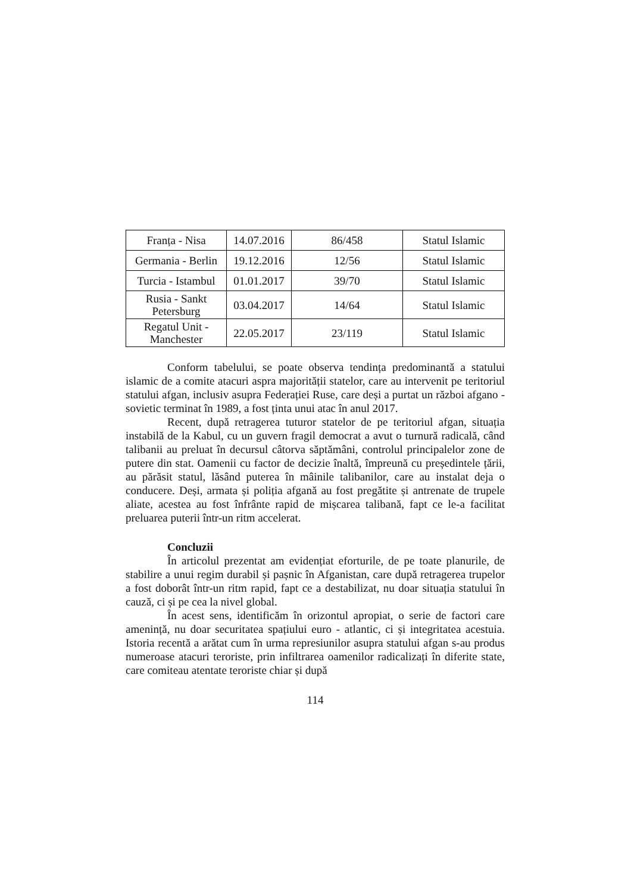| Franța - Nisa | 14.07.2016 | 86/458 | Statul Islamic |
| Germania - Berlin | 19.12.2016 | 12/56 | Statul Islamic |
| Turcia - Istambul | 01.01.2017 | 39/70 | Statul Islamic |
| Rusia - Sankt Petersburg | 03.04.2017 | 14/64 | Statul Islamic |
| Regatul Unit - Manchester | 22.05.2017 | 23/119 | Statul Islamic |
Conform tabelului, se poate observa tendința predominantă a statului islamic de a comite atacuri aspra majorității statelor, care au intervenit pe teritoriul statului afgan, inclusiv asupra Federației Ruse, care deși a purtat un război afgano - sovietic terminat în 1989, a fost ținta unui atac în anul 2017.
Recent, după retragerea tuturor statelor de pe teritoriul afgan, situația instabilă de la Kabul, cu un guvern fragil democrat a avut o turnură radicală, când talibanii au preluat în decursul câtorva săptămâni, controlul principalelor zone de putere din stat. Oamenii cu factor de decizie înaltă, împreună cu președintele țării, au părăsit statul, lăsând puterea în mâinile talibanilor, care au instalat deja o conducere. Deși, armata și poliția afgană au fost pregătite și antrenate de trupele aliate, acestea au fost înfrânte rapid de mișcarea talibană, fapt ce le-a facilitat preluarea puterii într-un ritm accelerat.
Concluzii
În articolul prezentat am evidențiat eforturile, de pe toate planurile, de stabilire a unui regim durabil și pașnic în Afganistan, care după retragerea trupelor a fost doborât într-un ritm rapid, fapt ce a destabilizat, nu doar situația statului în cauză, ci și pe cea la nivel global.
În acest sens, identificăm în orizontul apropiat, o serie de factori care amenință, nu doar securitatea spațiului euro - atlantic, ci și integritatea acestuia. Istoria recentă a arătat cum în urma represiunilor asupra statului afgan s-au produs numeroase atacuri teroriste, prin infiltrarea oamenilor radicalizați în diferite state, care comiteau atentate teroriste chiar și după
114